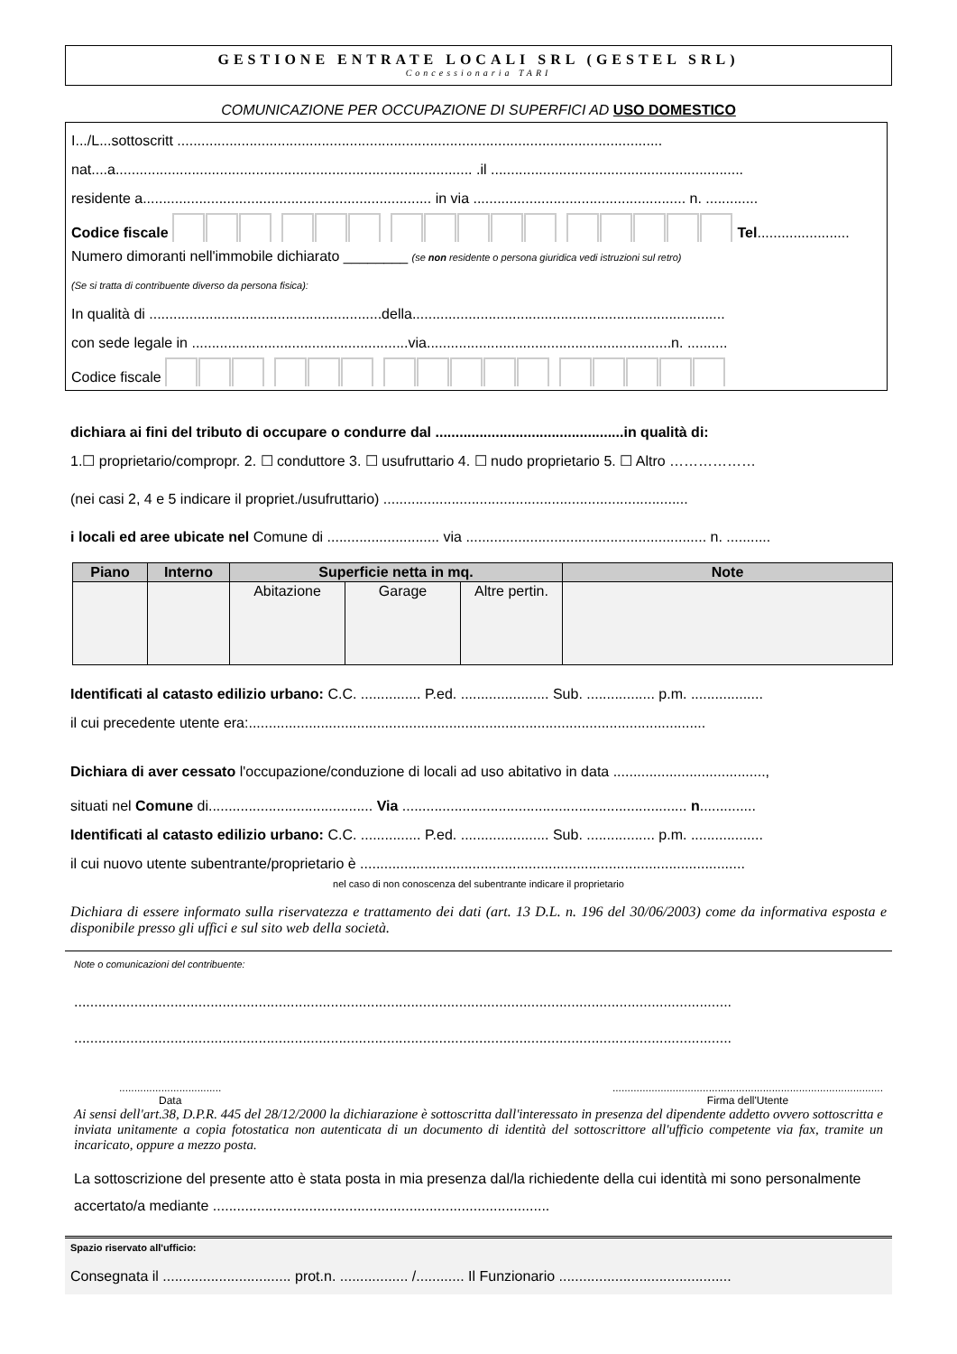GESTIONE ENTRATE LOCALI SRL (GESTEL SRL)
Concessionaria TARI
COMUNICAZIONE PER OCCUPAZIONE DI SUPERFICI AD USO DOMESTICO
I.../L...sottoscritt .........................................................................................................................
nat....a......................................................................................... .il ...............................................................
residente a........................................................................ in via ..................................................... n. .............
Codice fiscale Tel.......................
Numero dimoranti nell'immobile dichiarato ________ (se non residente o persona giuridica vedi istruzioni sul retro)
(Se si tratta di contribuente diverso da persona fisica):
In qualità di ..........................................................della..............................................................................
con sede legale in ......................................................via.............................................................n. ..........
Codice fiscale
dichiara ai fini del tributo di occupare o condurre dal ...............................................in qualità di:
1.☐ proprietario/compropr. 2. ☐ conduttore 3. ☐ usufruttario 4. ☐ nudo proprietario 5. ☐ Altro ………………
(nei casi 2, 4 e 5 indicare il propriet./usufruttario) ............................................................................
i locali ed aree ubicate nel Comune di ............................ via ............................................................ n. ...........
| Piano | Interno | Superficie netta in mq. | | | Note |
| --- | --- | --- | --- | --- | --- |
| | | Abitazione | Garage | Altre pertin. | |
Identificati al catasto edilizio urbano: C.C. ............... P.ed. ...................... Sub. ................. p.m. ..................
il cui precedente utente era:..................................................................................................................
Dichiara di aver cessato l'occupazione/conduzione di locali ad uso abitativo in data ......................................,
situati nel Comune di......................................... Via ....................................................................... n..............
Identificati al catasto edilizio urbano: C.C. ............... P.ed. ...................... Sub. ................. p.m. ..................
il cui nuovo utente subentrante/proprietario è ................................................................................................
nel caso di non conoscenza del subentrante indicare il proprietario
Dichiara di essere informato sulla riservatezza e trattamento dei dati (art. 13 D.L. n. 196 del 30/06/2003) come da informativa esposta e disponibile presso gli uffici e sul sito web della società.
Note o comunicazioni del contribuente:
....................................................................................................................................................................
....................................................................................................................................................................
..................................
Data
..........................................................................................
Firma dell'Utente
Ai sensi dell'art.38, D.P.R. 445 del 28/12/2000 la dichiarazione è sottoscritta dall'interessato in presenza del dipendente addetto ovvero sottoscritta e inviata unitamente a copia fotostatica non autenticata di un documento di identità del sottoscrittore all'ufficio competente via fax, tramite un incaricato, oppure a mezzo posta.
La sottoscrizione del presente atto è stata posta in mia presenza dal/la richiedente della cui identità mi sono personalmente accertato/a mediante ....................................................................................
Spazio riservato all'ufficio:
Consegnata il ................................ prot.n. ................. /............ Il Funzionario ...........................................